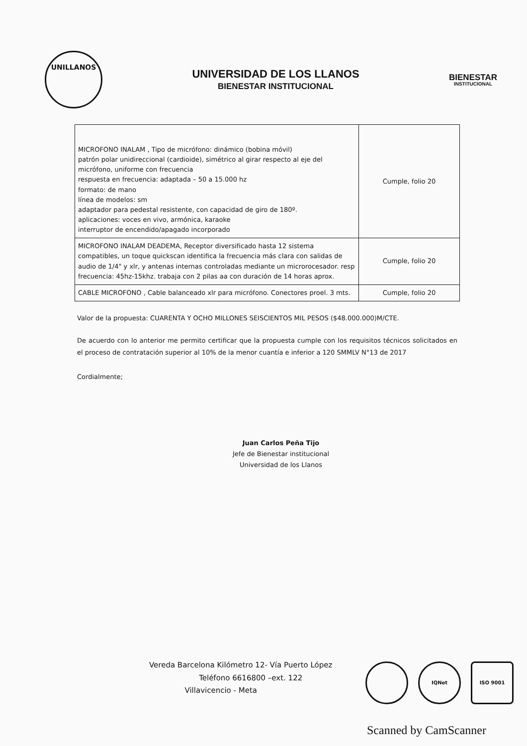UNILLANOS
UNIVERSIDAD DE LOS LLANOS
BIENESTAR INSTITUCIONAL
BIENESTAR
INSTITUCIONAL
| MICROFONO INALAM , Tipo de micrófono: dinámico (bobina móvil) patrón polar unidireccional (cardioide), simétrico al girar respecto al eje del micrófono, uniforme con frecuencia respuesta en frecuencia: adaptada – 50 a 15.000 hz formato: de mano línea de modelos: sm adaptador para pedestal resistente, con capacidad de giro de 180º. aplicaciones: voces en vivo, armónica, karaoke interruptor de encendido/apagado incorporado | Cumple, folio 20 |
| MICROFONO INALAM DEADEMA, Receptor diversificado hasta 12 sistema compatibles, un toque quickscan identifica la frecuencia más clara con salidas de audio de 1/4" y xlr, y antenas internas controladas mediante un microrocesador. resp frecuencia: 45hz-15khz. trabaja con 2 pilas aa con duración de 14 horas aprox. | Cumple, folio 20 |
| CABLE MICROFONO , Cable balanceado xlr para micrófono. Conectores proel. 3 mts. | Cumple, folio 20 |
Valor de la propuesta: CUARENTA Y OCHO MILLONES SEISCIENTOS MIL PESOS ($48.000.000)M/CTE.
De acuerdo con lo anterior me permito certificar que la propuesta cumple con los requisitos técnicos solicitados en el proceso de contratación superior al 10% de la menor cuantía e inferior a 120 SMMLV N°13 de 2017
Cordialmente;
Juan Carlos Peña Tijo
Jefe de Bienestar institucional
Universidad de los Llanos
Vereda Barcelona Kilómetro 12- Vía Puerto López
Teléfono 6616800 –ext. 122
Villavicencio - Meta
IQNet ISO 9001
Scanned by CamScanner